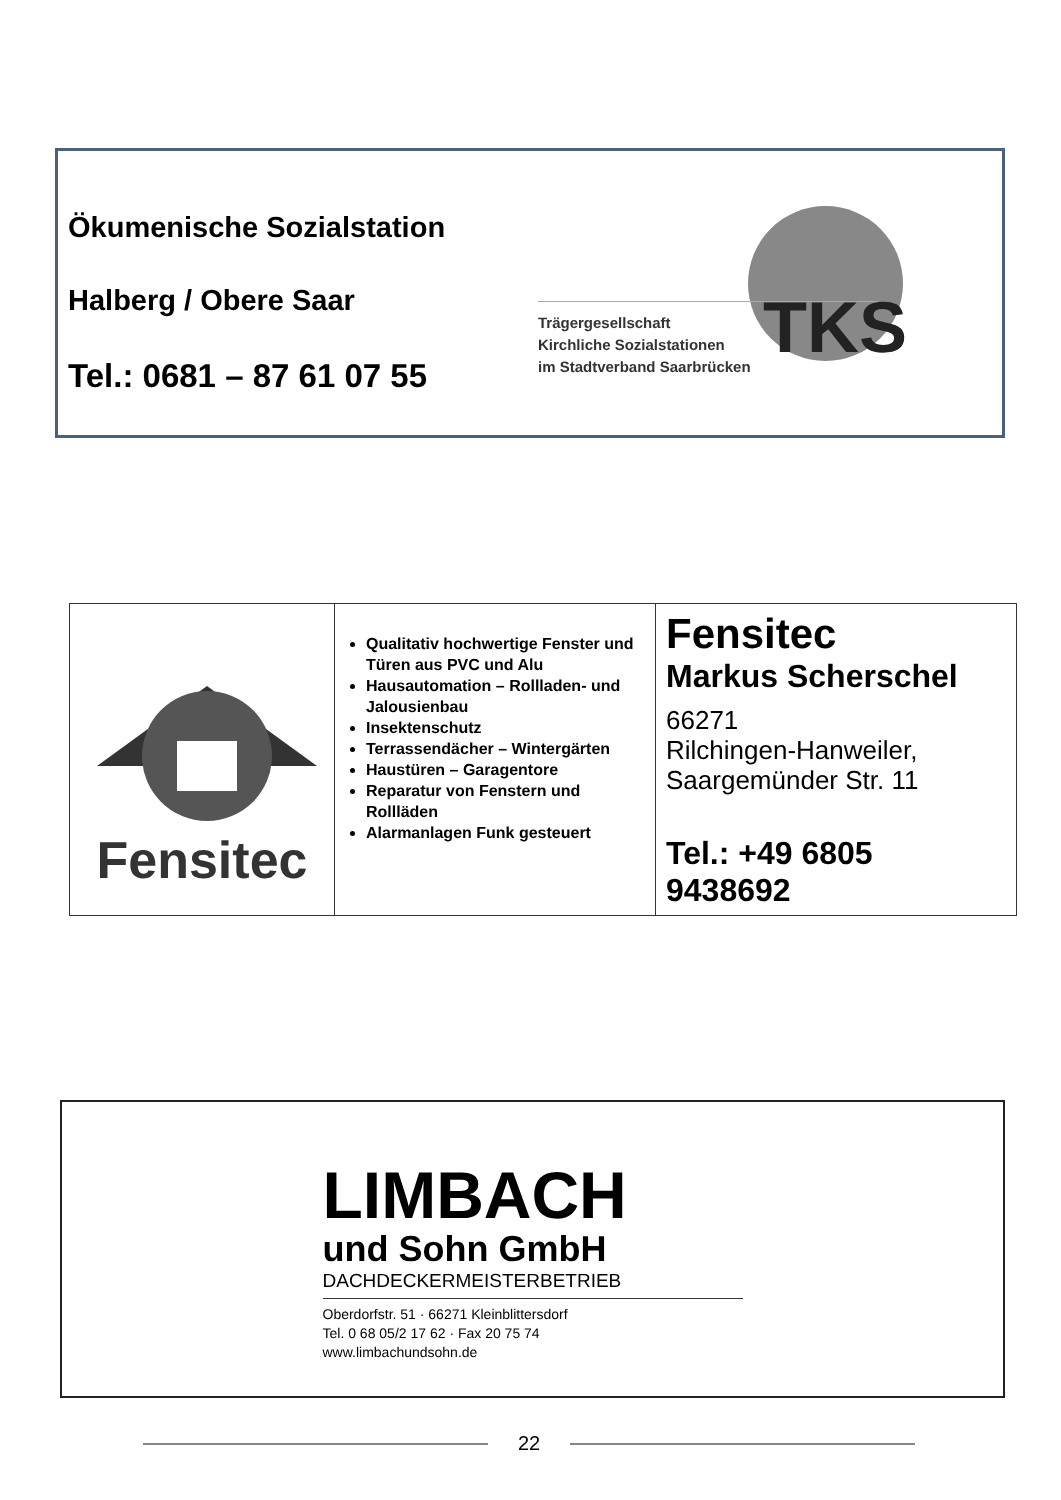Ökumenische Sozialstation
Halberg / Obere Saar
Tel.: 0681 – 87 61 07 55
TKS
Trägergesellschaft
Kirchliche Sozialstationen
im Stadtverband Saarbrücken
| Fensitec | Qualitativ hochwertige Fenster und Türen aus PVC und Alu Hausautomation – Rollladen- und Jalousienbau Insektenschutz Terrassendächer – Wintergärten Haustüren – Garagentore Reparatur von Fenstern und Rollläden Alarmanlagen Funk gesteuert | Fensitec Markus Scherschel 66271 Rilchingen-Hanweiler, Saargemünder Str. 11 Tel.: +49 6805 9438692 |
LIMBACH
und Sohn GmbH
DACHDECKERMEISTERBETRIEB
Oberdorfstr. 51 · 66271 Kleinblittersdorf
Tel. 0 68 05/2 17 62 · Fax 20 75 74
www.limbachundsohn.de
22